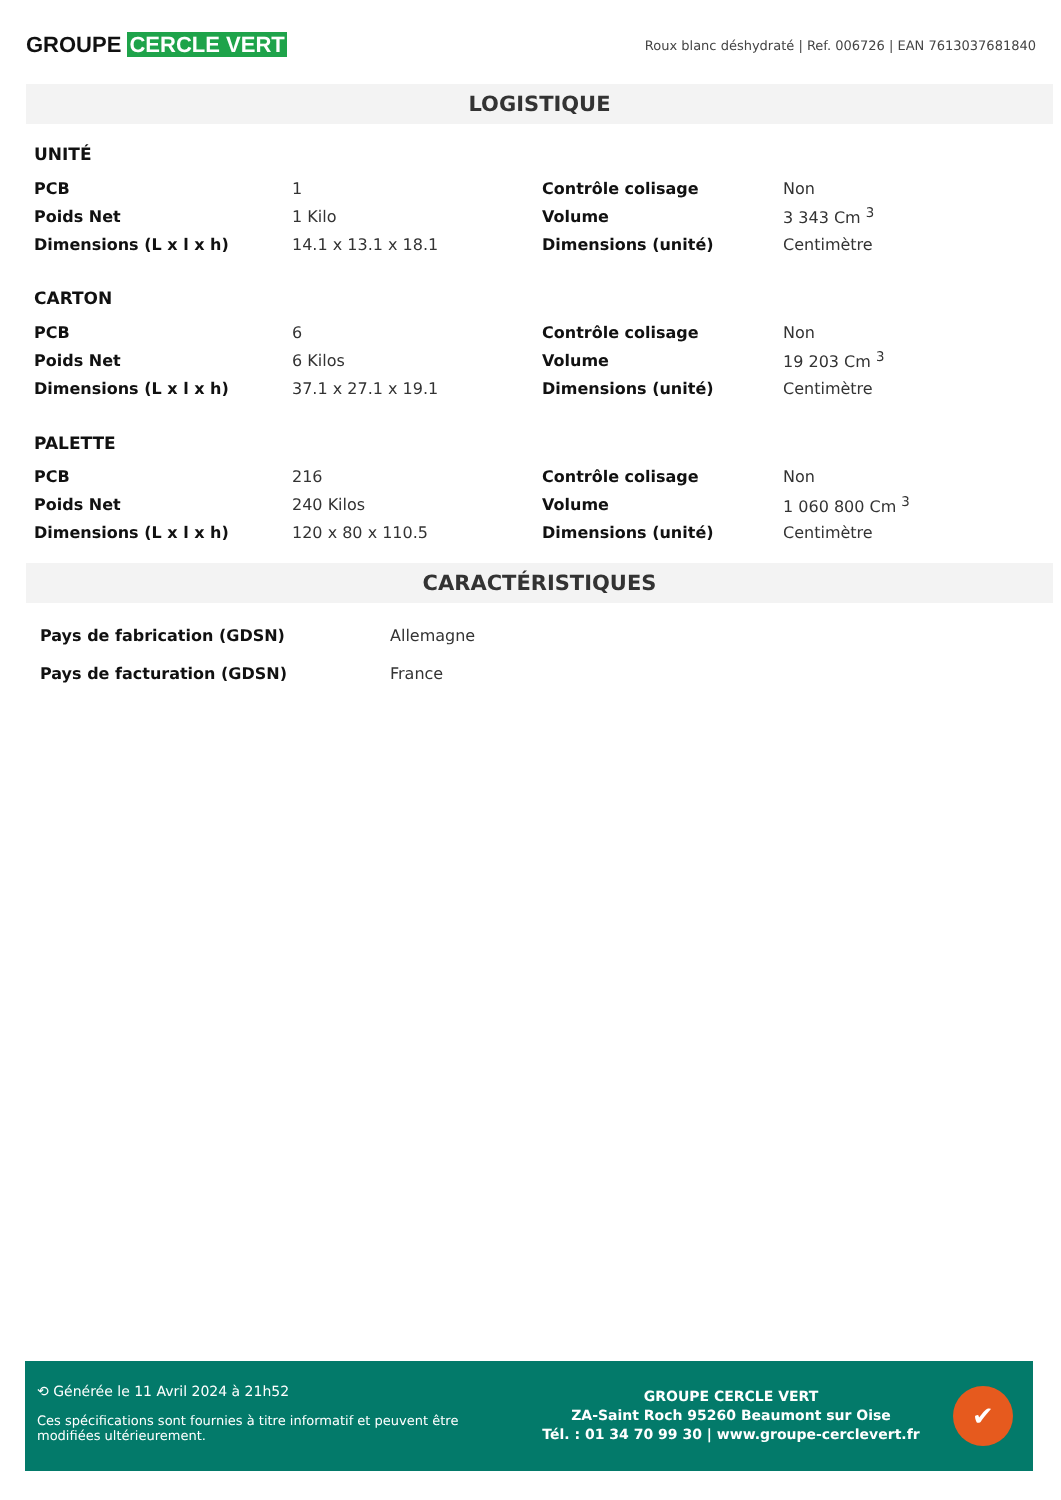GROUPE CERCLE VERT
Roux blanc déshydraté | Ref. 006726 | EAN 7613037681840
LOGISTIQUE
UNITÉ
| PCB | 1 | Contrôle colisage | Non |
| Poids Net | 1 Kilo | Volume | 3 343 Cm <sup>3</sup> |
| Dimensions (L x l x h) | 14.1 x 13.1 x 18.1 | Dimensions (unité) | Centimètre |
CARTON
| PCB | 6 | Contrôle colisage | Non |
| Poids Net | 6 Kilos | Volume | 19 203 Cm <sup>3</sup> |
| Dimensions (L x l x h) | 37.1 x 27.1 x 19.1 | Dimensions (unité) | Centimètre |
PALETTE
| PCB | 216 | Contrôle colisage | Non |
| Poids Net | 240 Kilos | Volume | 1 060 800 Cm <sup>3</sup> |
| Dimensions (L x l x h) | 120 x 80 x 110.5 | Dimensions (unité) | Centimètre |
CARACTÉRISTIQUES
| Pays de fabrication (GDSN) | Allemagne |
| Pays de facturation (GDSN) | France |
⟲ Générée le 11 Avril 2024 à 21h52
Ces spécifications sont fournies à titre informatif et peuvent être modifiées ultérieurement.
GROUPE CERCLE VERT
ZA-Saint Roch 95260 Beaumont sur Oise
Tél. : 01 34 70 99 30 | www.groupe-cerclevert.fr
✔